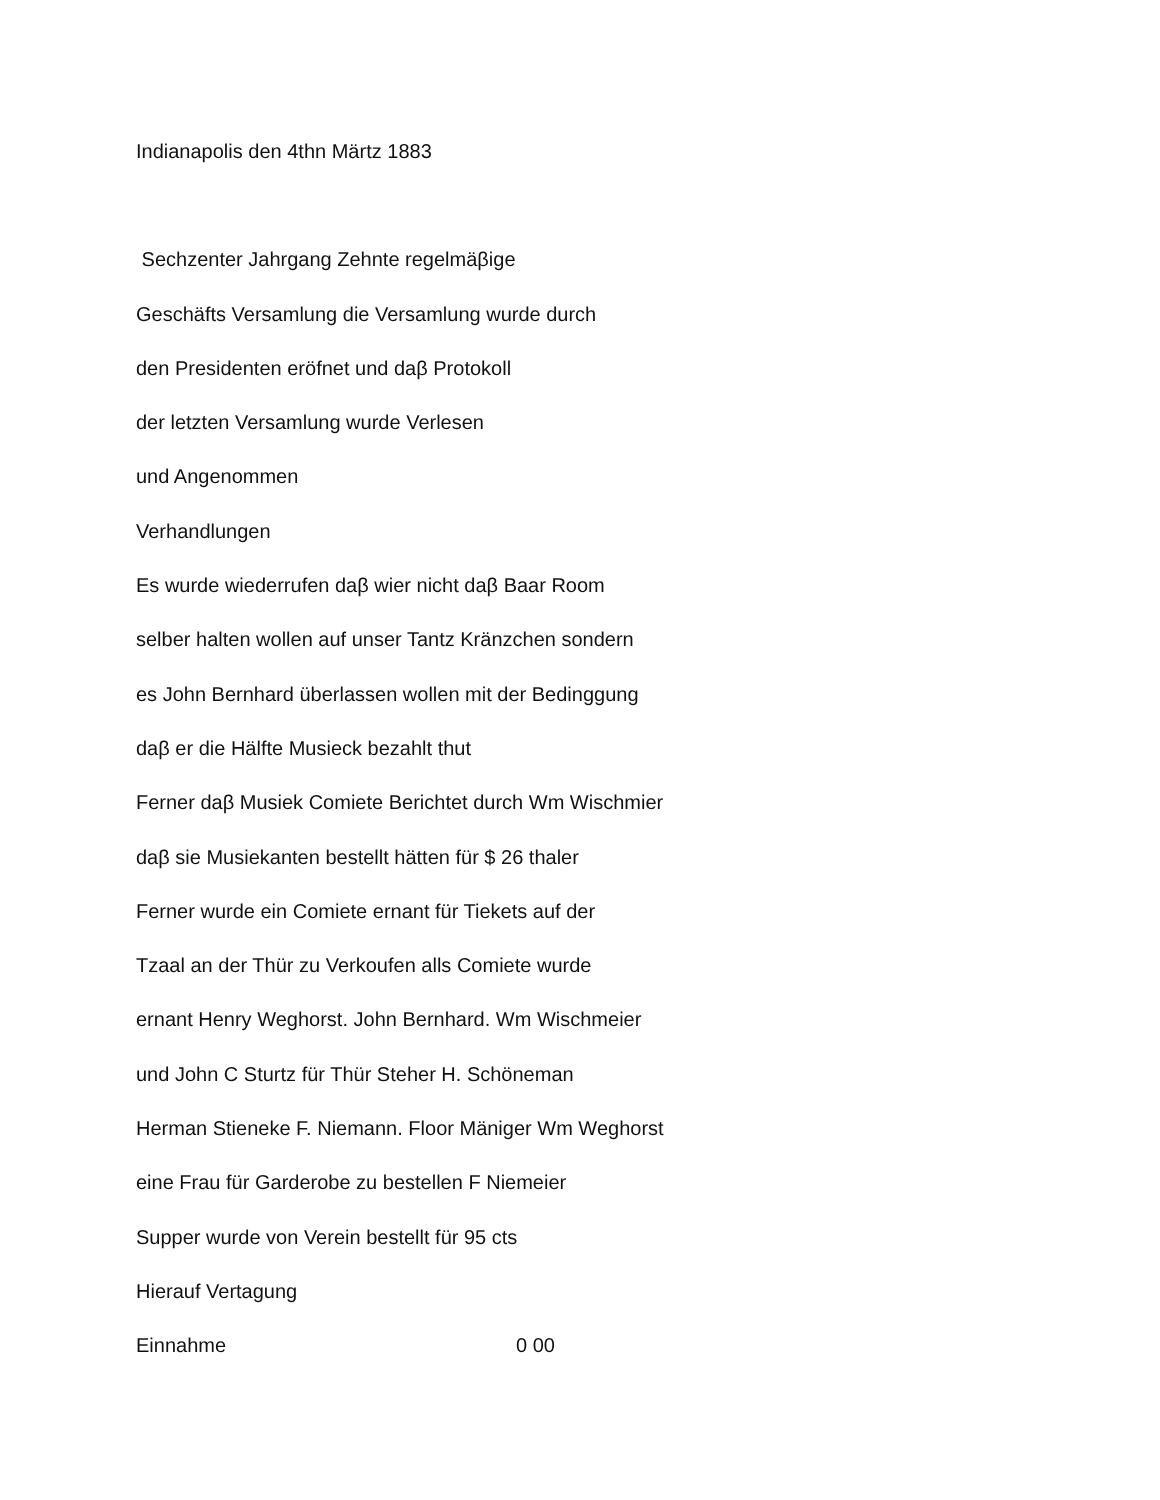Indianapolis den 4thn Märtz 1883
Sechzenter Jahrgang Zehnte regelmäβige
Geschäfts Versamlung die Versamlung wurde durch
den Presidenten eröfnet und daβ Protokoll
der letzten Versamlung wurde Verlesen
und Angenommen
Verhandlungen
Es wurde wiederrufen daβ wier nicht daβ Baar Room
selber halten wollen auf unser Tantz Kränzchen sondern
es John Bernhard überlassen wollen mit der Bedinggung
daβ er die Hälfte Musieck bezahlt thut
Ferner daβ Musiek Comiete Berichtet durch Wm Wischmier
daβ sie Musiekanten bestellt hätten für $ 26 thaler
Ferner wurde ein Comiete ernant für Tiekets auf der
Tzaal an der Thür zu Verkoufen alls Comiete wurde
ernant Henry Weghorst. John Bernhard. Wm Wischmeier
und John C Sturtz für Thür Steher H. Schöneman
Herman Stieneke F. Niemann. Floor Mäniger Wm Weghorst
eine Frau für Garderobe zu bestellen F Niemeier
Supper wurde von Verein bestellt für 95 cts
Hierauf Vertagung
Einnahme 0 00